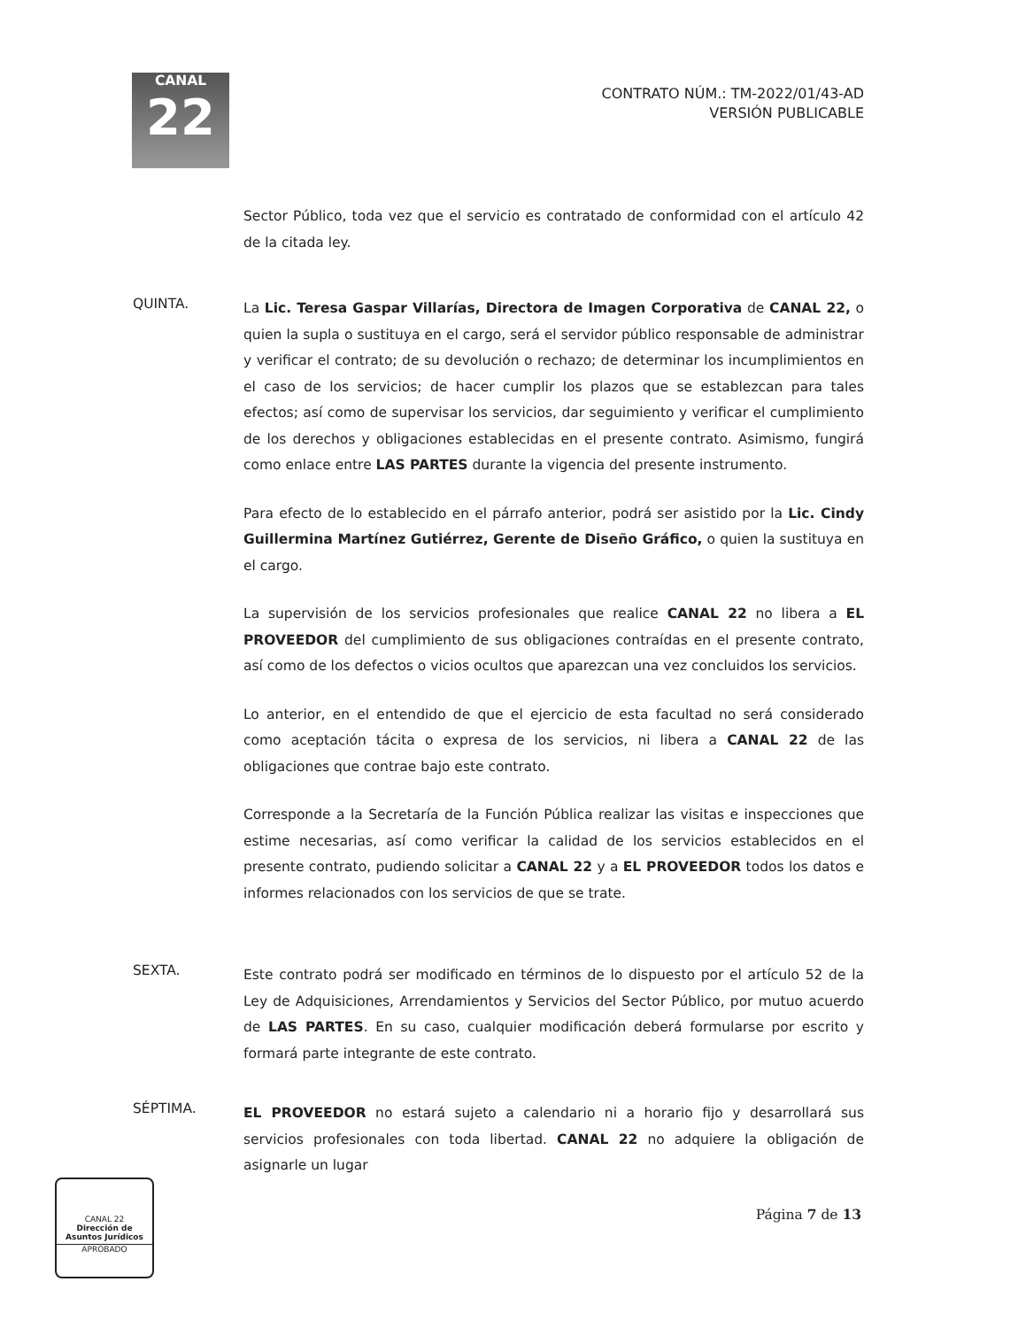CANAL
22
CONTRATO NÚM.: TM-2022/01/43-AD
VERSIÓN PUBLICABLE
Sector Público, toda vez que el servicio es contratado de conformidad con el artículo 42 de la citada ley.
QUINTA.
La Lic. Teresa Gaspar Villarías, Directora de Imagen Corporativa de CANAL 22, o quien la supla o sustituya en el cargo, será el servidor público responsable de administrar y verificar el contrato; de su devolución o rechazo; de determinar los incumplimientos en el caso de los servicios; de hacer cumplir los plazos que se establezcan para tales efectos; así como de supervisar los servicios, dar seguimiento y verificar el cumplimiento de los derechos y obligaciones establecidas en el presente contrato. Asimismo, fungirá como enlace entre LAS PARTES durante la vigencia del presente instrumento.
Para efecto de lo establecido en el párrafo anterior, podrá ser asistido por la Lic. Cindy Guillermina Martínez Gutiérrez, Gerente de Diseño Gráfico, o quien la sustituya en el cargo.
La supervisión de los servicios profesionales que realice CANAL 22 no libera a EL PROVEEDOR del cumplimiento de sus obligaciones contraídas en el presente contrato, así como de los defectos o vicios ocultos que aparezcan una vez concluidos los servicios.
Lo anterior, en el entendido de que el ejercicio de esta facultad no será considerado como aceptación tácita o expresa de los servicios, ni libera a CANAL 22 de las obligaciones que contrae bajo este contrato.
Corresponde a la Secretaría de la Función Pública realizar las visitas e inspecciones que estime necesarias, así como verificar la calidad de los servicios establecidos en el presente contrato, pudiendo solicitar a CANAL 22 y a EL PROVEEDOR todos los datos e informes relacionados con los servicios de que se trate.
SEXTA.
Este contrato podrá ser modificado en términos de lo dispuesto por el artículo 52 de la Ley de Adquisiciones, Arrendamientos y Servicios del Sector Público, por mutuo acuerdo de LAS PARTES. En su caso, cualquier modificación deberá formularse por escrito y formará parte integrante de este contrato.
SÉPTIMA.
EL PROVEEDOR no estará sujeto a calendario ni a horario fijo y desarrollará sus servicios profesionales con toda libertad. CANAL 22 no adquiere la obligación de asignarle un lugar
CANAL 22
Dirección de
Asuntos Jurídicos
APROBADO
Página 7 de 13